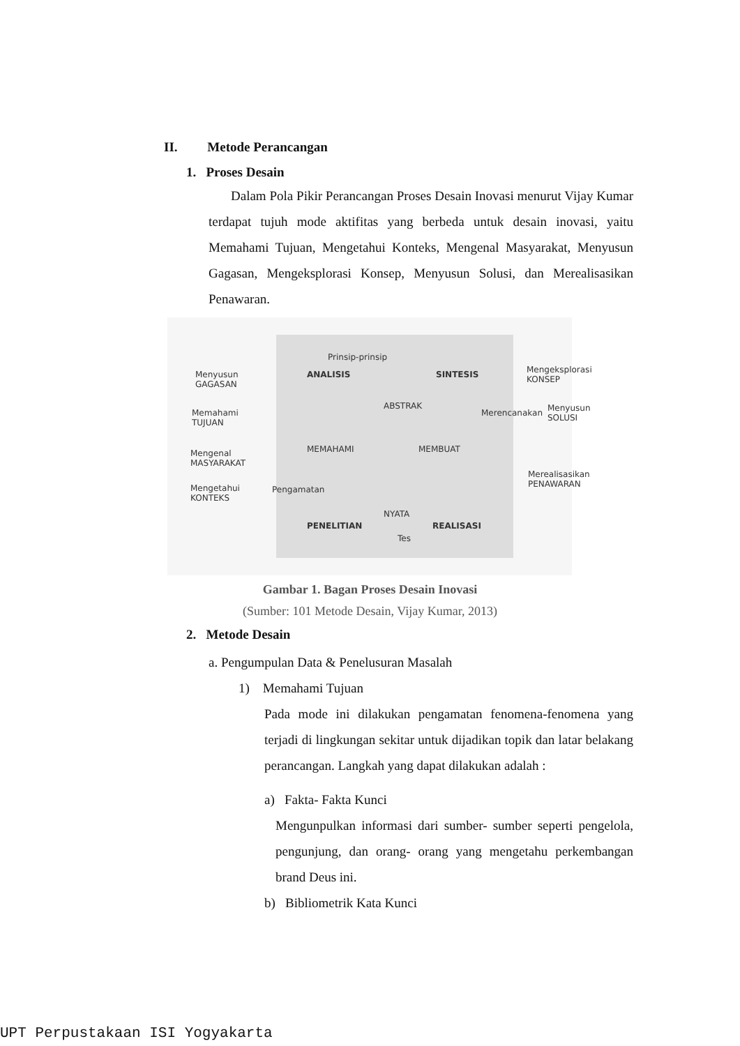II. Metode Perancangan
1. Proses Desain
Dalam Pola Pikir Perancangan Proses Desain Inovasi menurut Vijay Kumar terdapat tujuh mode aktifitas yang berbeda untuk desain inovasi, yaitu Memahami Tujuan, Mengetahui Konteks, Mengenal Masyarakat, Menyusun Gagasan, Mengeksplorasi Konsep, Menyusun Solusi, dan Merealisasikan Penawaran.
Prinsip-prinsip
ANALISIS SINTESIS Menyusun
GAGASAN
Memahami
TUJUAN
Mengenal
MASYARAKAT
Mengetahui
KONTEKS
MEMAHAMI MEMBUAT
Mengeksplorasi
KONSEP
Menyusun
SOLUSI
Merealisasikan
PENAWARAN
PENELITIAN REALISASI
Tes
ABSTRAK
NYATA
Pengamatan
Merencanakan
Gambar 1. Bagan Proses Desain Inovasi
(Sumber: 101 Metode Desain, Vijay Kumar, 2013)
2. Metode Desain
a. Pengumpulan Data & Penelusuran Masalah
1) Memahami Tujuan
Pada mode ini dilakukan pengamatan fenomena-fenomena yang terjadi di lingkungan sekitar untuk dijadikan topik dan latar belakang perancangan. Langkah yang dapat dilakukan adalah :
a) Fakta- Fakta Kunci
Mengunpulkan informasi dari sumber- sumber seperti pengelola, pengunjung, dan orang- orang yang mengetahu perkembangan brand Deus ini.
b) Bibliometrik Kata Kunci
UPT Perpustakaan ISI Yogyakarta